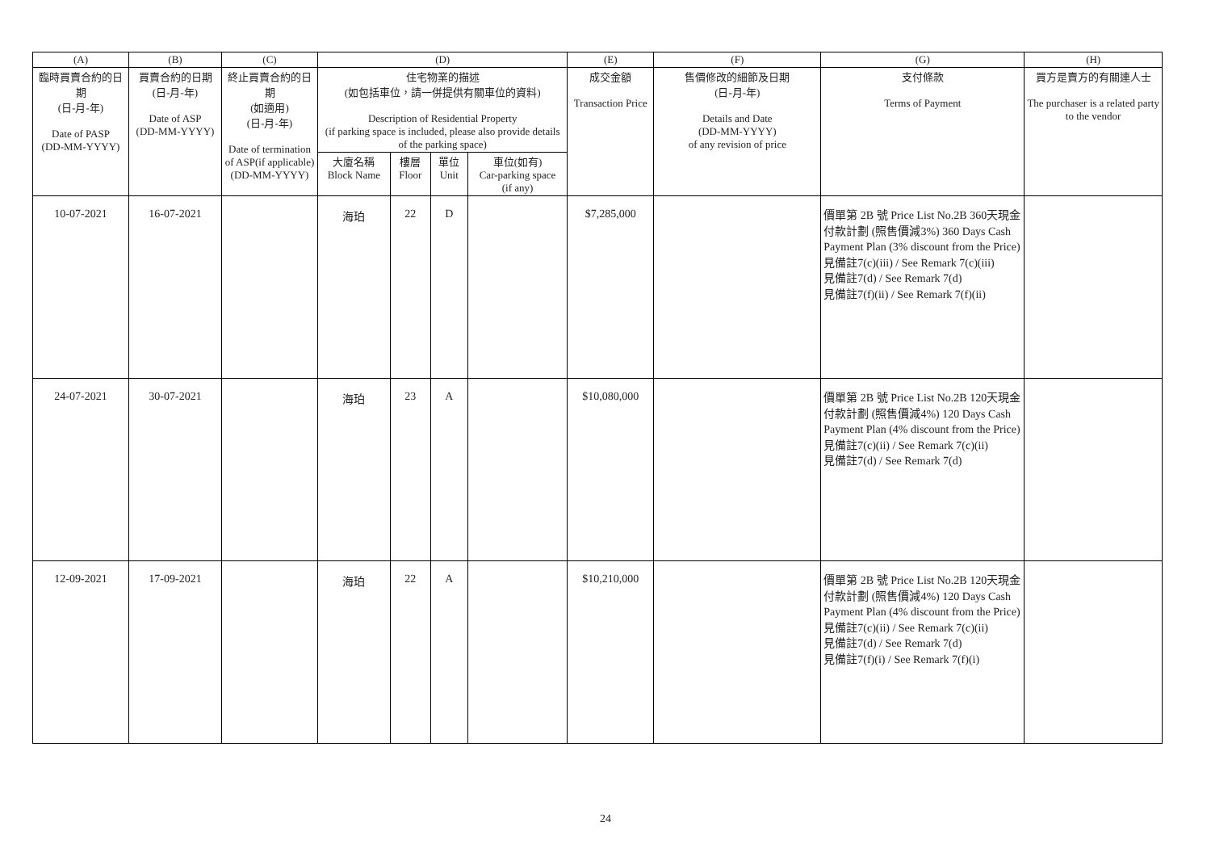| (A) | (B) | (C) | (D) | | | | (E) | (F) | (G) | (H) |
| --- | --- | --- | --- | --- | --- | --- | --- | --- | --- | --- |
| 臨時買賣合約的日期 (日-月-年) Date of PASP (DD-MM-YYYY) | 買賣合約的日期 (日-月-年) Date of ASP (DD-MM-YYYY) | 終止買賣合約的日期 (如適用) (日-月-年) Date of termination of ASP(if applicable) (DD-MM-YYYY) | 住宅物業的描述 (如包括車位，請一併提供有關車位的資料) Description of Residential Property (if parking space is included, please also provide details of the parking space) | | | | 成交金額 Transaction Price | 售價修改的細節及日期 (日-月-年) Details and Date (DD-MM-YYYY) of any revision of price | 支付條款 Terms of Payment | 買方是賣方的有關連人士 The purchaser is a related party to the vendor |
| | | | 大廈名稱 Block Name | 樓層 Floor | 單位 Unit | 車位(如有) Car-parking space (if any) | | | | |
| 10-07-2021 | 16-07-2021 | | 海珀 | 22 | D | | $7,285,000 | | 價單第 2B 號 Price List No.2B 360天現金付款計劃 (照售價減3%) 360 Days Cash Payment Plan (3% discount from the Price) 見備註7(c)(iii) / See Remark 7(c)(iii) 見備註7(d) / See Remark 7(d) 見備註7(f)(ii) / See Remark 7(f)(ii) | |
| 24-07-2021 | 30-07-2021 | | 海珀 | 23 | A | | $10,080,000 | | 價單第 2B 號 Price List No.2B 120天現金付款計劃 (照售價減4%) 120 Days Cash Payment Plan (4% discount from the Price) 見備註7(c)(ii) / See Remark 7(c)(ii) 見備註7(d) / See Remark 7(d) | |
| 12-09-2021 | 17-09-2021 | | 海珀 | 22 | A | | $10,210,000 | | 價單第 2B 號 Price List No.2B 120天現金付款計劃 (照售價減4%) 120 Days Cash Payment Plan (4% discount from the Price) 見備註7(c)(ii) / See Remark 7(c)(ii) 見備註7(d) / See Remark 7(d) 見備註7(f)(i) / See Remark 7(f)(i) | |
24